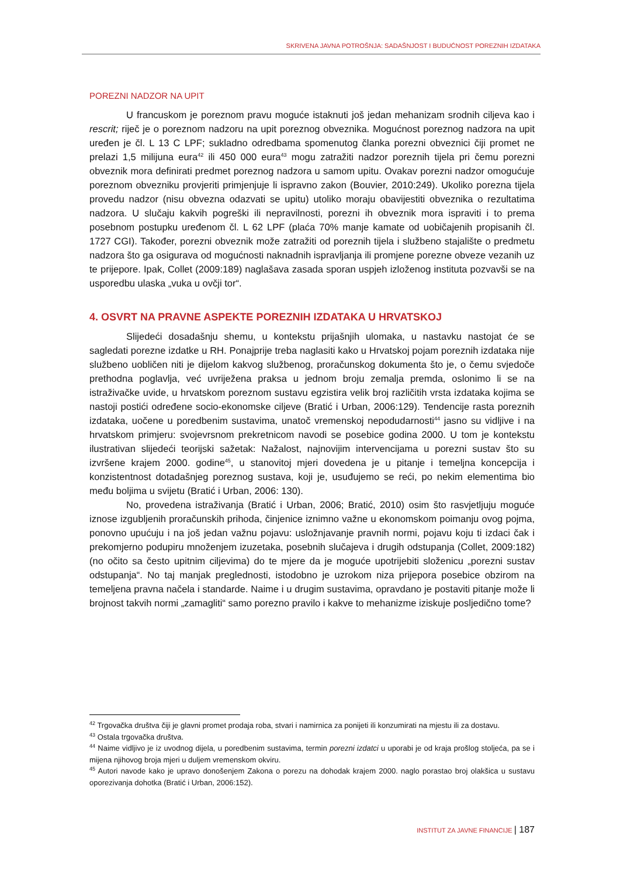SKRIVENA JAVNA POTROŠNJA: SADAŠNJOST I BUDUĆNOST POREZNIH IZDATAKA
POREZNI NADZOR NA UPIT
U francuskom je poreznom pravu moguće istaknuti još jedan mehanizam srodnih ciljeva kao i rescrit; riječ je o poreznom nadzoru na upit poreznog obveznika. Mogućnost poreznog nadzora na upit uređen je čl. L 13 C LPF; sukladno odredbama spomenutog članka porezni obveznici čiji promet ne prelazi 1,5 milijuna eura<sup>42</sup> ili 450 000 eura<sup>43</sup> mogu zatražiti nadzor poreznih tijela pri čemu porezni obveznik mora definirati predmet poreznog nadzora u samom upitu. Ovakav porezni nadzor omogućuje poreznom obvezniku provjeriti primjenjuje li ispravno zakon (Bouvier, 2010:249). Ukoliko porezna tijela provedu nadzor (nisu obvezna odazvati se upitu) utoliko moraju obavijestiti obveznika o rezultatima nadzora. U slučaju kakvih pogreški ili nepravilnosti, porezni ih obveznik mora ispraviti i to prema posebnom postupku uređenom čl. L 62 LPF (plaća 70% manje kamate od uobičajenih propisanih čl. 1727 CGI). Također, porezni obveznik može zatražiti od poreznih tijela i službeno stajalište o predmetu nadzora što ga osigurava od mogućnosti naknadnih ispravljanja ili promjene porezne obveze vezanih uz te prijepore. Ipak, Collet (2009:189) naglašava zasada sporan uspjeh izloženog instituta pozvavši se na usporedbu ulaska „vuka u ovčji tor“.
4. OSVRT NA PRAVNE ASPEKTE POREZNIH IZDATAKA U HRVATSKOJ
Slijedeći dosadašnju shemu, u kontekstu prijašnjih ulomaka, u nastavku nastojat će se sagledati porezne izdatke u RH. Ponajprije treba naglasiti kako u Hrvatskoj pojam poreznih izdataka nije službeno uobličen niti je dijelom kakvog službenog, proračunskog dokumenta što je, o čemu svjedoče prethodna poglavlja, već uvriježena praksa u jednom broju zemalja premda, oslonimo li se na istraživačke uvide, u hrvatskom poreznom sustavu egzistira velik broj različitih vrsta izdataka kojima se nastoji postići određene socio-ekonomske ciljeve (Bratić i Urban, 2006:129). Tendencije rasta poreznih izdataka, uočene u poredbenim sustavima, unatoč vremenskoj nepodudarnosti<sup>44</sup> jasno su vidljive i na hrvatskom primjeru: svojevrsnom prekretnicom navodi se posebice godina 2000. U tom je kontekstu ilustrativan slijedeći teorijski sažetak: Nažalost, najnovijim intervencijama u porezni sustav što su izvršene krajem 2000. godine<sup>45</sup>, u stanovitoj mjeri dovedena je u pitanje i temeljna koncepcija i konzistentnost dotadašnjeg poreznog sustava, koji je, usuđujemo se reći, po nekim elementima bio među boljima u svijetu (Bratić i Urban, 2006: 130).
No, provedena istraživanja (Bratić i Urban, 2006; Bratić, 2010) osim što rasvjetljuju moguće iznose izgubljenih proračunskih prihoda, činjenice iznimno važne u ekonomskom poimanju ovog pojma, ponovno upućuju i na još jedan važnu pojavu: usložnjavanje pravnih normi, pojavu koju ti izdaci čak i prekomjerno podupiru množenjem izuzetaka, posebnih slučajeva i drugih odstupanja (Collet, 2009:182) (no očito sa često upitnim ciljevima) do te mjere da je moguće upotrijebiti složenicu „porezni sustav odstupanja“. No taj manjak preglednosti, istodobno je uzrokom niza prijepora posebice obzirom na temeljena pravna načela i standarde. Naime i u drugim sustavima, opravdano je postaviti pitanje može li brojnost takvih normi „zamagliti“ samo porezno pravilo i kakve to mehanizme iziskuje posljedično tome?
<sup>42</sup> Trgovačka društva čiji je glavni promet prodaja roba, stvari i namirnica za ponijeti ili konzumirati na mjestu ili za dostavu.
<sup>43</sup> Ostala trgovačka društva.
<sup>44</sup> Naime vidljivo je iz uvodnog dijela, u poredbenim sustavima, termin porezni izdatci u uporabi je od kraja prošlog stoljeća, pa se i mijena njihovog broja mjeri u duljem vremenskom okviru.
<sup>45</sup> Autori navode kako je upravo donošenjem Zakona o porezu na dohodak krajem 2000. naglo porastao broj olakšica u sustavu oporezivanja dohotka (Bratić i Urban, 2006:152).
INSTITUT ZA JAVNE FINANCIJE | 187